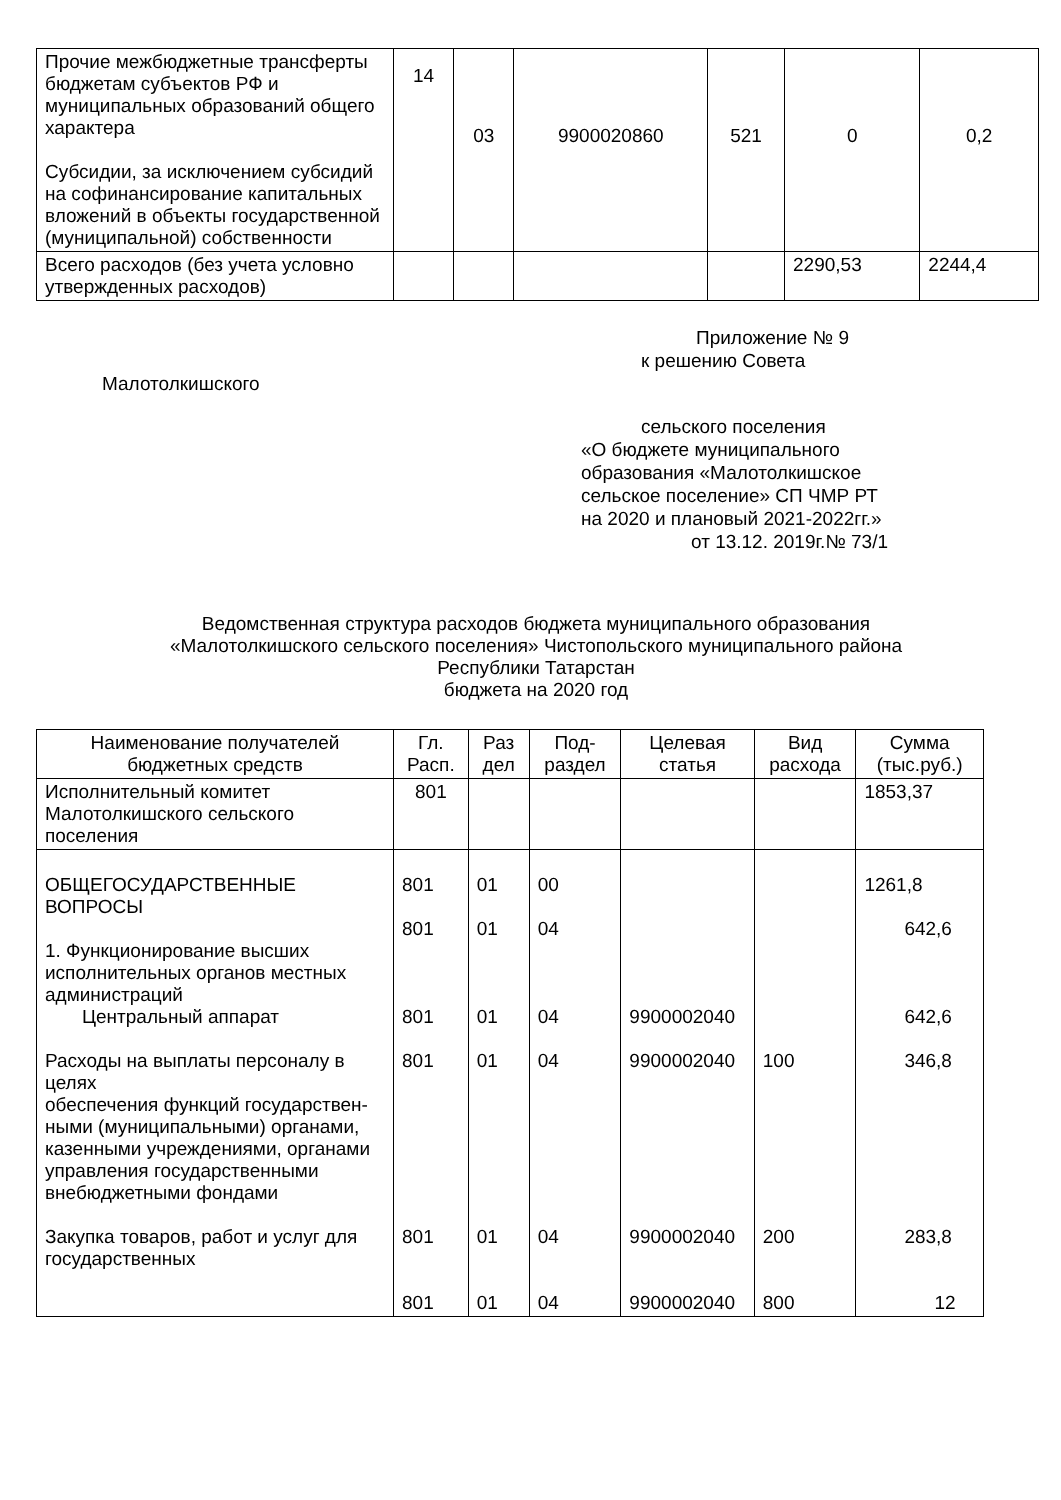| Прочие межбюджетные трансферты бюджетам субъектов РФ и муниципальных образований общего характера Субсидии, за исключением субсидий на софинансирование капитальных вложений в объекты государственной (муниципальной) собственности | 14 | 03 | 9900020860 | 521 | 0 | 0,2 |
| Всего расходов (без учета условно утвержденных расходов) | | | | | 2290,53 | 2244,4 |
Приложение № 9
к решению Совета
Малотолкишского
сельского поселения
«О бюджете муниципального
образования «Малотолкишское
сельское поселение» СП ЧМР РТ
на 2020 и плановый 2021-2022гг.»
от 13.12. 2019г.№ 73/1
Ведомственная структура расходов бюджета муниципального образования
«Малотолкишского сельского поселения» Чистопольского муниципального района
Республики Татарстан
бюджета на 2020 год
| Наименование получателей бюджетных средств | Гл. Расп. | Раз дел | Под-раздел | Целевая статья | Вид расхода | Сумма (тыс.руб.) |
| --- | --- | --- | --- | --- | --- | --- |
| Исполнительный комитет Малотолкишского сельского поселения | 801 | | | | | 1853,37 |
| ОБЩЕГОСУДАРСТВЕННЫЕ ВОПРОСЫ 1. Функционирование высших исполнительных органов местных администраций Центральный аппарат Расходы на выплаты персоналу в целях обеспечения функций государствен- ными (муниципальными) органами, казенными учреждениями, органами управления государственными внебюджетными фондами Закупка товаров, работ и услуг для государственных | 801 801 801 801 801 801 | 01 01 01 01 01 01 | 00 04 04 04 04 04 | 9900002040 9900002040 9900002040 9900002040 | 100 200 800 | 1261,8 642,6 642,6 346,8 283,8 12 |